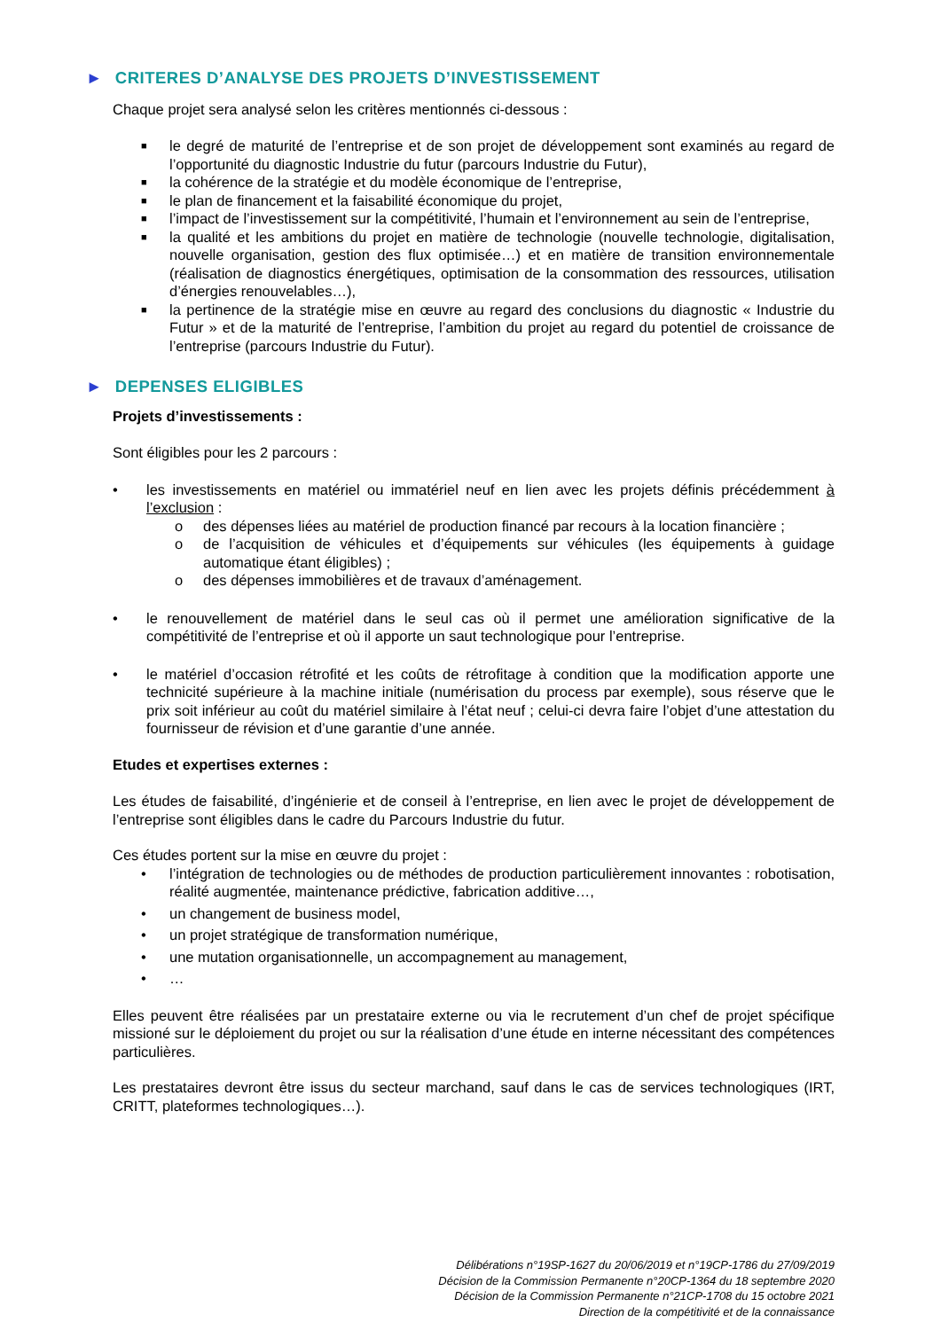► CRITERES D’ANALYSE DES PROJETS D’INVESTISSEMENT
Chaque projet sera analysé selon les critères mentionnés ci-dessous :
■ le degré de maturité de l’entreprise et de son projet de développement sont examinés au regard de l’opportunité du diagnostic Industrie du futur (parcours Industrie du Futur),
■ la cohérence de la stratégie et du modèle économique de l’entreprise,
■ le plan de financement et la faisabilité économique du projet,
■ l’impact de l’investissement sur la compétitivité, l’humain et l’environnement au sein de l’entreprise,
■ la qualité et les ambitions du projet en matière de technologie (nouvelle technologie, digitalisation, nouvelle organisation, gestion des flux optimisée…) et en matière de transition environnementale (réalisation de diagnostics énergétiques, optimisation de la consommation des ressources, utilisation d’énergies renouvelables…),
■ la pertinence de la stratégie mise en œuvre au regard des conclusions du diagnostic « Industrie du Futur » et de la maturité de l’entreprise, l’ambition du projet au regard du potentiel de croissance de l’entreprise (parcours Industrie du Futur).
► DEPENSES ELIGIBLES
Projets d’investissements :
Sont éligibles pour les 2 parcours :
• les investissements en matériel ou immatériel neuf en lien avec les projets définis précédemment à l’exclusion :
o des dépenses liées au matériel de production financé par recours à la location financière ;
o de l’acquisition de véhicules et d’équipements sur véhicules (les équipements à guidage automatique étant éligibles) ;
o des dépenses immobilières et de travaux d’aménagement.
• le renouvellement de matériel dans le seul cas où il permet une amélioration significative de la compétitivité de l’entreprise et où il apporte un saut technologique pour l’entreprise.
• le matériel d’occasion rétrofité et les coûts de rétrofitage à condition que la modification apporte une technicité supérieure à la machine initiale (numérisation du process par exemple), sous réserve que le prix soit inférieur au coût du matériel similaire à l’état neuf ; celui-ci devra faire l’objet d’une attestation du fournisseur de révision et d’une garantie d’une année.
Etudes et expertises externes :
Les études de faisabilité, d’ingénierie et de conseil à l’entreprise, en lien avec le projet de développement de l’entreprise sont éligibles dans le cadre du Parcours Industrie du futur.
Ces études portent sur la mise en œuvre du projet :
• l’intégration de technologies ou de méthodes de production particulièrement innovantes : robotisation, réalité augmentée, maintenance prédictive, fabrication additive…,
• un changement de business model,
• un projet stratégique de transformation numérique,
• une mutation organisationnelle, un accompagnement au management,
• …
Elles peuvent être réalisées par un prestataire externe ou via le recrutement d’un chef de projet spécifique missioné sur le déploiement du projet ou sur la réalisation d’une étude en interne nécessitant des compétences particulières.
Les prestataires devront être issus du secteur marchand, sauf dans le cas de services technologiques (IRT, CRITT, plateformes technologiques…).
Délibérations n°19SP-1627 du 20/06/2019 et n°19CP-1786 du 27/09/2019
Décision de la Commission Permanente n°20CP-1364 du 18 septembre 2020
Décision de la Commission Permanente n°21CP-1708 du 15 octobre 2021
Direction de la compétitivité et de la connaissance